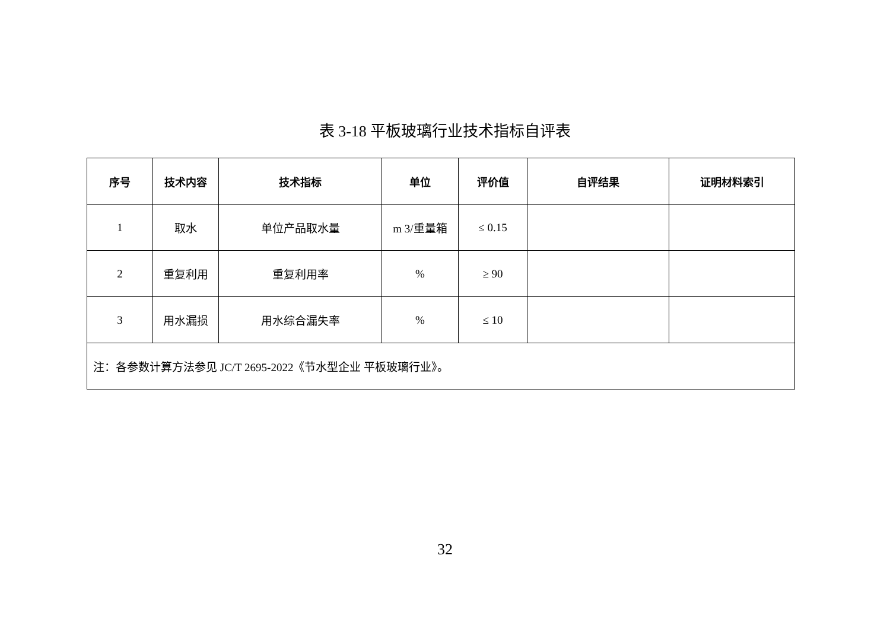表 3-18 平板玻璃行业技术指标自评表
| 序号 | 技术内容 | 技术指标 | 单位 | 评价值 | 自评结果 | 证明材料索引 |
| --- | --- | --- | --- | --- | --- | --- |
| 1 | 取水 | 单位产品取水量 | m 3/重量箱 | ≤ 0.15 | | |
| 2 | 重复利用 | 重复利用率 | % | ≥ 90 | | |
| 3 | 用水漏损 | 用水综合漏失率 | % | ≤ 10 | | |
| 注：各参数计算方法参见 JC/T 2695-2022《节水型企业 平板玻璃行业》。 | | | | | | |
32